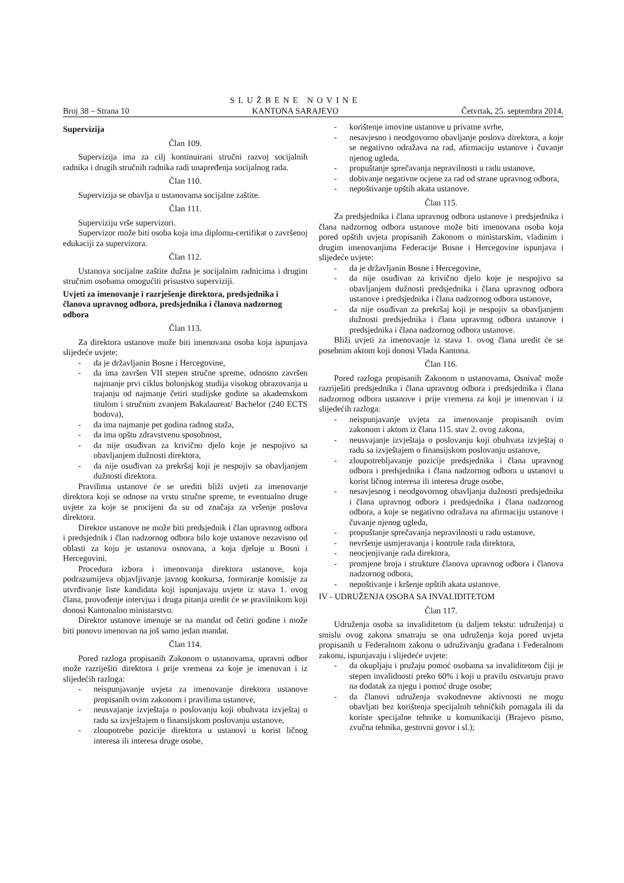Broj 38 – Strana 10
SLUŽBENE NOVINE
KANTONA SARAJEVO
Četvrtak, 25. septembra 2014.
Supervizija
Član 109.
Supervizija ima za cilj kontinuirani stručni razvoj socijalnih radnika i drugih stručnih radnika radi unapređenja socijalnog rada.
Član 110.
Supervizija se obavlja u ustanovama socijalne zaštite.
Član 111.
Superviziju vrše supervizori.
Supervizor može biti osoba koja ima diplomu-certifikat o završenoj edukaciji za supervizora.
Član 112.
Ustanova socijalne zaštite dužna je socijalnim radnicima i drugim stručnim osobama omogućiti prisustvo superviziji.
Uvjeti za imenovanje i razrješenje direktora, predsjednika i članova upravnog odbora, predsjednika i članova nadzornog odbora
Član 113.
Za direktora ustanove može biti imenovana osoba koja ispunjava slijedeće uvjete:
- da je državljanin Bosne i Hercegovine,
- da ima završen VII stepen stručne spreme, odnosno završen najmanje prvi ciklus bolonjskog studija visokog obrazovanja u trajanju od najmanje četiri studijske godine sa akademskom titulom i stručnim zvanjem Bakalaureat/ Bachelor (240 ECTS bodova),
- da ima najmanje pet godina radnog staža,
- da ima opštu zdravstvenu sposobnost,
- da nije osuđivan za krivično djelo koje je nespojivo sa obavljanjem dužnosti direktora,
- da nije osuđivan za prekršaj koji je nespojiv sa obavljanjem dužnosti direktora.
Pravilima ustanove će se urediti bliži uvjeti za imenovanje direktora koji se odnose na vrstu stručne spreme, te eventualno druge uvjete za koje se procijeni da su od značaja za vršenje poslova direktora.
Direktor ustanove ne može biti predsjednik i član upravnog odbora i predsjednik i član nadzornog odbora bilo koje ustanove nezavisno od oblasti za koju je ustanova osnovana, a koja djeluje u Bosni i Hercegovini.
Procedura izbora i imenovanja direktora ustanove, koja podrazumijeva objavljivanje javnog konkursa, formiranje komisije za utvrđivanje liste kandidata koji ispunjavaju uvjete iz stava 1. ovog člana, provođenje intervjua i druga pitanja uredit će se pravilnikom koji donosi Kantonalno ministarstvo.
Direktor ustanove imenuje se na mandat od četiri godine i može biti ponovo imenovan na još samo jedan mandat.
Član 114.
Pored razloga propisanih Zakonom o ustanovama, upravni odbor može razriješiti direktora i prije vremena za koje je imenovan i iz slijedećih razloga:
- neispunjavanje uvjeta za imenovanje direktora ustanove propisanih ovim zakonom i pravilima ustanove,
- neusvajanje izvještaja o poslovanju koji obuhvata izvještaj o radu sa izvještajem o finansijskom poslovanju ustanove,
- zloupotrebe pozicije direktora u ustanovi u korist ličnog interesa ili interesa druge osobe,
- korištenje imovine ustanove u privatne svrhe,
- nesavjesno i neodgovorno obavljanje poslova direktora, a koje se negativno odražava na rad, afirmaciju ustanove i čuvanje njenog ugleda,
- propuštanje sprečavanja nepravilnosti u radu ustanove,
- dobivanje negativne ocjene za rad od strane upravnog odbora,
- nepoštivanje opštih akata ustanove.
Član 115.
Za predsjednika i člana upravnog odbora ustanove i predsjednika i člana nadzornog odbora ustanove može biti imenovana osoba koja pored opštih uvjeta propisanih Zakonom o ministarskim, vladinim i drugim imenovanjima Federacije Bosne i Hercegovine ispunjava i slijedeće uvjete:
- da je državljanin Bosne i Hercegovine,
- da nije osuđivan za krivično djelo koje je nespojivo sa obavljanjem dužnosti predsjednika i člana upravnog odbora ustanove i predsjednika i člana nadzornog odbora ustanove,
- da nije osuđivan za prekršaj koji je nespojiv sa obavljanjem dužnosti predsjednika i člana upravnog odbora ustanove i predsjednika i člana nadzornog odbora ustanove.
Bliži uvjeti za imenovanje iz stava 1. ovog člana uredit će se posebnim aktom koji donosi Vlada Kantona.
Član 116.
Pored razloga propisanih Zakonom o ustanovama, Osnivač može razriješiti predsjednika i člana upravnog odbora i predsjednika i člana nadzornog odbora ustanove i prije vremena za koji je imenovan i iz slijedećih razloga:
- neispunjavanje uvjeta za imenovanje propisanih ovim zakonom i aktom iz člana 115. stav 2. ovog zakona,
- neusvajanje izvještaja o poslovanju koji obuhvata izvještaj o radu sa izvještajem o finansijskom poslovanju ustanove,
- zloupotrebljavanje pozicije predsjednika i člana upravnog odbora i predsjednika i člana nadzornog odbora u ustanovi u korist ličnog interesa ili interesa druge osobe,
- nesavjesnog i neodgovornog obavljanja dužnosti predsjednika i člana upravnog odbora i predsjednika i člana nadzornog odbora, a koje se negativno odražava na afirmaciju ustanove i čuvanje njenog ugleda,
- propuštanje sprečavanja nepravilnosti u radu ustanove,
- nevršenje usmjeravanja i kontrole rada direktora,
- neocjenjivanje rada direktora,
- promjene broja i strukture članova upravnog odbora i članova nadzornog odbora,
- nepoštivanje i kršenje opštih akata ustanove.
IV - UDRUŽENJA OSOBA SA INVALIDITETOM
Član 117.
Udruženja osoba sa invaliditetom (u daljem tekstu: udruženja) u smislu ovog zakona smatraju se ona udruženja koja pored uvjeta propisanih u Federalnom zakonu o udruživanju građana i Federalnom zakonu, ispunjavaju i slijedeće uvjete:
- da okupljaju i pružaju pomoć osobama sa invaliditetom čiji je stepen invalidnosti preko 60% i koji u pravilu ostvaruju pravo na dodatak za njegu i pomoć druge osobe;
- da članovi udruženja svakodnevne aktivnosti ne mogu obavljati bez korištenja specijalnih tehničkih pomagala ili da koriste specijalne tehnike u komunikaciji (Brajevo pismo, zvučna tehnika, gestovni govor i sl.);